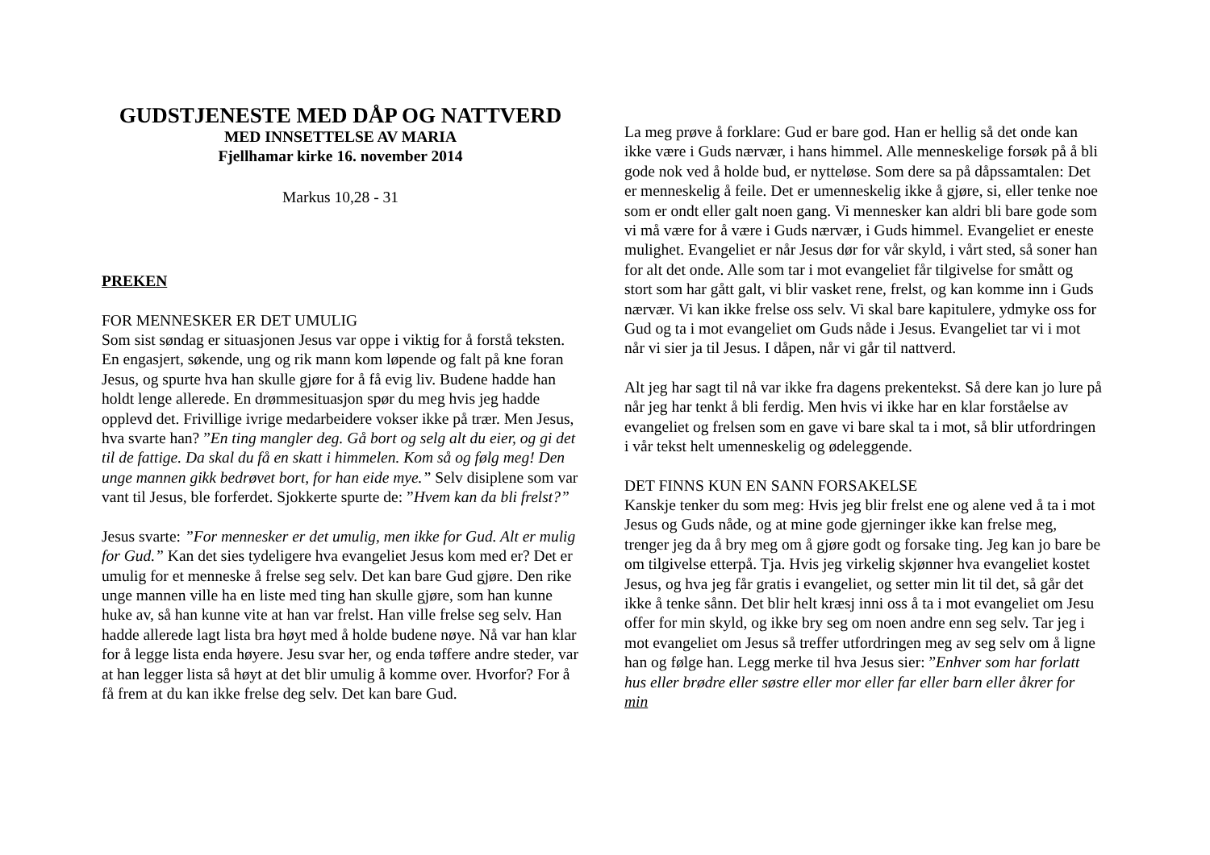GUDSTJENESTE MED DÅP OG NATTVERD
MED INNSETTELSE AV MARIA
Fjellhamar kirke 16. november 2014
Markus 10,28 - 31
PREKEN
FOR MENNESKER ER DET UMULIG
Som sist søndag er situasjonen Jesus var oppe i viktig for å forstå teksten. En engasjert, søkende, ung og rik mann kom løpende og falt på kne foran Jesus, og spurte hva han skulle gjøre for å få evig liv. Budene hadde han holdt lenge allerede. En drømmesituasjon spør du meg hvis jeg hadde opplevd det. Frivillige ivrige medarbeidere vokser ikke på trær. Men Jesus, hva svarte han? ”En ting mangler deg. Gå bort og selg alt du eier, og gi det til de fattige. Da skal du få en skatt i himmelen. Kom så og følg meg! Den unge mannen gikk bedrøvet bort, for han eide mye.” Selv disiplene som var vant til Jesus, ble forferdet. Sjokkerte spurte de: ”Hvem kan da bli frelst?”
Jesus svarte: ”For mennesker er det umulig, men ikke for Gud. Alt er mulig for Gud.” Kan det sies tydeligere hva evangeliet Jesus kom med er? Det er umulig for et menneske å frelse seg selv. Det kan bare Gud gjøre. Den rike unge mannen ville ha en liste med ting han skulle gjøre, som han kunne huke av, så han kunne vite at han var frelst. Han ville frelse seg selv. Han hadde allerede lagt lista bra høyt med å holde budene nøye. Nå var han klar for å legge lista enda høyere. Jesu svar her, og enda tøffere andre steder, var at han legger lista så høyt at det blir umulig å komme over. Hvorfor? For å få frem at du kan ikke frelse deg selv. Det kan bare Gud.
La meg prøve å forklare: Gud er bare god. Han er hellig så det onde kan ikke være i Guds nærvær, i hans himmel. Alle menneskelige forsøk på å bli gode nok ved å holde bud, er nytteløse. Som dere sa på dåpssamtalen: Det er menneskelig å feile. Det er umenneskelig ikke å gjøre, si, eller tenke noe som er ondt eller galt noen gang. Vi mennesker kan aldri bli bare gode som vi må være for å være i Guds nærvær, i Guds himmel. Evangeliet er eneste mulighet. Evangeliet er når Jesus dør for vår skyld, i vårt sted, så soner han for alt det onde. Alle som tar i mot evangeliet får tilgivelse for smått og stort som har gått galt, vi blir vasket rene, frelst, og kan komme inn i Guds nærvær. Vi kan ikke frelse oss selv. Vi skal bare kapitulere, ydmyke oss for Gud og ta i mot evangeliet om Guds nåde i Jesus. Evangeliet tar vi i mot når vi sier ja til Jesus. I dåpen, når vi går til nattverd.
Alt jeg har sagt til nå var ikke fra dagens prekentekst. Så dere kan jo lure på når jeg har tenkt å bli ferdig. Men hvis vi ikke har en klar forståelse av evangeliet og frelsen som en gave vi bare skal ta i mot, så blir utfordringen i vår tekst helt umenneskelig og ødeleggende.
DET FINNS KUN EN SANN FORSAKELSE
Kanskje tenker du som meg: Hvis jeg blir frelst ene og alene ved å ta i mot Jesus og Guds nåde, og at mine gode gjerninger ikke kan frelse meg, trenger jeg da å bry meg om å gjøre godt og forsake ting. Jeg kan jo bare be om tilgivelse etterpå. Tja. Hvis jeg virkelig skjønner hva evangeliet kostet Jesus, og hva jeg får gratis i evangeliet, og setter min lit til det, så går det ikke å tenke sånn. Det blir helt kræsj inni oss å ta i mot evangeliet om Jesu offer for min skyld, og ikke bry seg om noen andre enn seg selv. Tar jeg i mot evangeliet om Jesus så treffer utfordringen meg av seg selv om å ligne han og følge han. Legg merke til hva Jesus sier: ”Enhver som har forlatt hus eller brødre eller søstre eller mor eller far eller barn eller åkrer for min